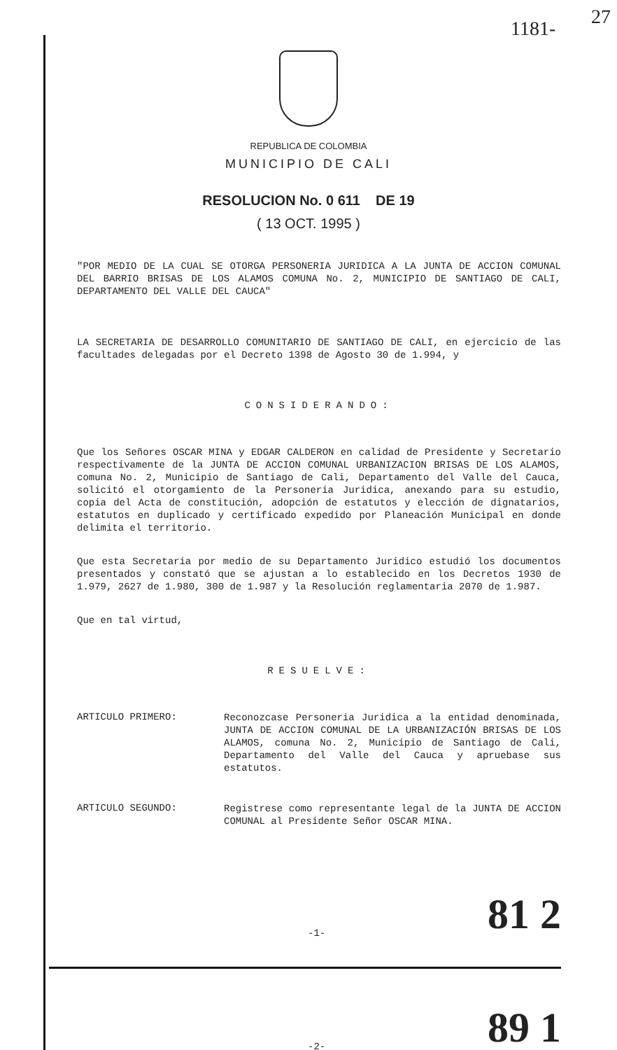1181-
27
REPUBLICA DE COLOMBIA
MUNICIPIO DE CALI
RESOLUCION No. 0 611 DE 19
( 13 OCT. 1995 )
"POR MEDIO DE LA CUAL SE OTORGA PERSONERIA JURIDICA A LA JUNTA DE ACCION COMUNAL DEL BARRIO BRISAS DE LOS ALAMOS COMUNA No. 2, MUNICIPIO DE SANTIAGO DE CALI, DEPARTAMENTO DEL VALLE DEL CAUCA"
LA SECRETARIA DE DESARROLLO COMUNITARIO DE SANTIAGO DE CALI, en ejercicio de las facultades delegadas por el Decreto 1398 de Agosto 30 de 1.994, y
CONSIDERANDO:
Que los Señores OSCAR MINA y EDGAR CALDERON en calidad de Presidente y Secretario respectivamente de la JUNTA DE ACCION COMUNAL URBANIZACION BRISAS DE LOS ALAMOS, comuna No. 2, Municipio de Santiago de Cali, Departamento del Valle del Cauca, solicitó el otorgamiento de la Personeria Juridica, anexando para su estudio, copia del Acta de constitución, adopción de estatutos y elección de dignatarios, estatutos en duplicado y certificado expedido por Planeación Municipal en donde delimita el territorio.
Que esta Secretaria por medio de su Departamento Juridico estudió los documentos presentados y constató que se ajustan a lo establecido en los Decretos 1930 de 1.979, 2627 de 1.980, 300 de 1.987 y la Resolución reglamentaria 2070 de 1.987.
Que en tal virtud,
RESUELVE:
ARTICULO PRIMERO:
Reconozcase Personeria Juridica a la entidad denominada, JUNTA DE ACCION COMUNAL DE LA URBANIZACIÓN BRISAS DE LOS ALAMOS, comuna No. 2, Municipio de Santiago de Cali, Departamento del Valle del Cauca y apruebase sus estatutos.
ARTICULO SEGUNDO:
Registrese como representante legal de la JUNTA DE ACCION COMUNAL al Presidente Señor OSCAR MINA.
-1- 81 2
-2- 89 1